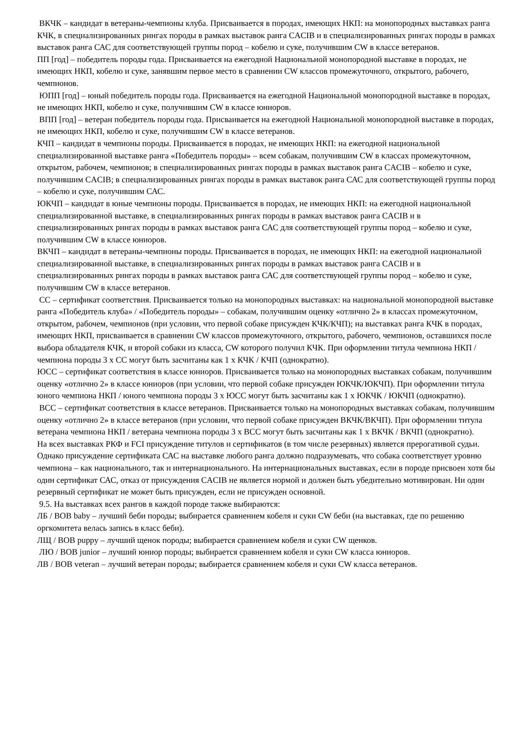ВКЧК – кандидат в ветераны-чемпионы клуба. Присваивается в породах, имеющих НКП: на монопородных выставках ранга КЧК, в специализированных рингах породы в рамках выставок ранга CACIB и в специализированных рингах породы в рамках выставок ранга САС для соответствующей группы пород – кобелю и суке, получившим CW в классе ветеранов.
ПП [год] – победитель породы года. Присваивается на ежегодной Национальной монопородной выставке в породах, не имеющих НКП, кобелю и суке, занявшим первое место в сравнении CW классов промежуточного, открытого, рабочего, чемпионов.
ЮПП [год] – юный победитель породы года. Присваивается на ежегодной Национальной монопородной выставке в породах, не имеющих НКП, кобелю и суке, получившим CW в классе юниоров.
ВПП [год] – ветеран победитель породы года. Присваивается на ежегодной Национальной монопородной выставке в породах, не имеющих НКП, кобелю и суке, получившим CW в классе ветеранов.
КЧП – кандидат в чемпионы породы. Присваивается в породах, не имеющих НКП: на ежегодной национальной специализированной выставке ранга «Победитель породы» – всем собакам, получившим CW в классах промежуточном, открытом, рабочем, чемпионов; в специализированных рингах породы в рамках выставок ранга CACIB – кобелю и суке, получившим CACIB; в специализированных рингах породы в рамках выставок ранга САС для соответствующей группы пород – кобелю и суке, получившим САС.
ЮКЧП – кандидат в юные чемпионы породы. Присваивается в породах, не имеющих НКП: на ежегодной национальной специализированной выставке, в специализированных рингах породы в рамках выставок ранга CACIB и в специализированных рингах породы в рамках выставок ранга САС для соответствующей группы пород – кобелю и суке, получившим CW в классе юниоров.
ВКЧП – кандидат в ветераны-чемпионы породы. Присваивается в породах, не имеющих НКП: на ежегодной национальной специализированной выставке, в специализированных рингах породы в рамках выставок ранга CACIB и в специализированных рингах породы в рамках выставок ранга САС для соответствующей группы пород – кобелю и суке, получившим CW в классе ветеранов.
СС – сертификат соответствия. Присваивается только на монопородных выставках: на национальной монопородной выставке ранга «Победитель клуба» / «Победитель породы» – собакам, получившим оценку «отлично 2» в классах промежуточном, открытом, рабочем, чемпионов (при условии, что первой собаке присужден КЧК/КЧП); на выставках ранга КЧК в породах, имеющих НКП, присваивается в сравнении CW классов промежуточного, открытого, рабочего, чемпионов, оставшихся после выбора обладателя КЧК, и второй собаки из класса, CW которого получил КЧК. При оформлении титула чемпиона НКП / чемпиона породы 3 х СС могут быть засчитаны как 1 х КЧК / КЧП (однократно).
ЮСС – сертификат соответствия в классе юниоров. Присваивается только на монопородных выставках собакам, получившим оценку «отлично 2» в классе юниоров (при условии, что первой собаке присужден ЮКЧК/ЮКЧП). При оформлении титула юного чемпиона НКП / юного чемпиона породы 3 х ЮСС могут быть засчитаны как 1 х ЮКЧК / ЮКЧП (однократно).
ВСС – сертификат соответствия в классе ветеранов. Присваивается только на монопородных выставках собакам, получившим оценку «отлично 2» в классе ветеранов (при условии, что первой собаке присужден ВКЧК/ВКЧП). При оформлении титула ветерана чемпиона НКП / ветерана чемпиона породы 3 х ВСС могут быть засчитаны как 1 х ВКЧК / ВКЧП (однократно).
На всех выставках РКФ и FCI присуждение титулов и сертификатов (в том числе резервных) является прерогативой судьи. Однако присуждение сертификата САС на выставке любого ранга должно подразумевать, что собака соответствует уровню чемпиона – как национального, так и интернационального. На интернациональных выставках, если в породе присвоен хотя бы один сертификат САС, отказ от присуждения CACIB не является нормой и должен быть убедительно мотивирован. Ни один резервный сертификат не может быть присужден, если не присужден основной.
9.5. На выставках всех рангов в каждой породе также выбираются:
ЛБ / BOB baby – лучший беби породы; выбирается сравнением кобеля и суки CW беби (на выставках, где по решению оргкомитета велась запись в класс беби).
ЛЩ / BOB puppy – лучший щенок породы; выбирается сравнением кобеля и суки CW щенков.
ЛЮ / BOB junior – лучший юниор породы; выбирается сравнением кобеля и суки CW класса юниоров.
ЛВ / BOB veteran – лучший ветеран породы; выбирается сравнением кобеля и суки CW класса ветеранов.